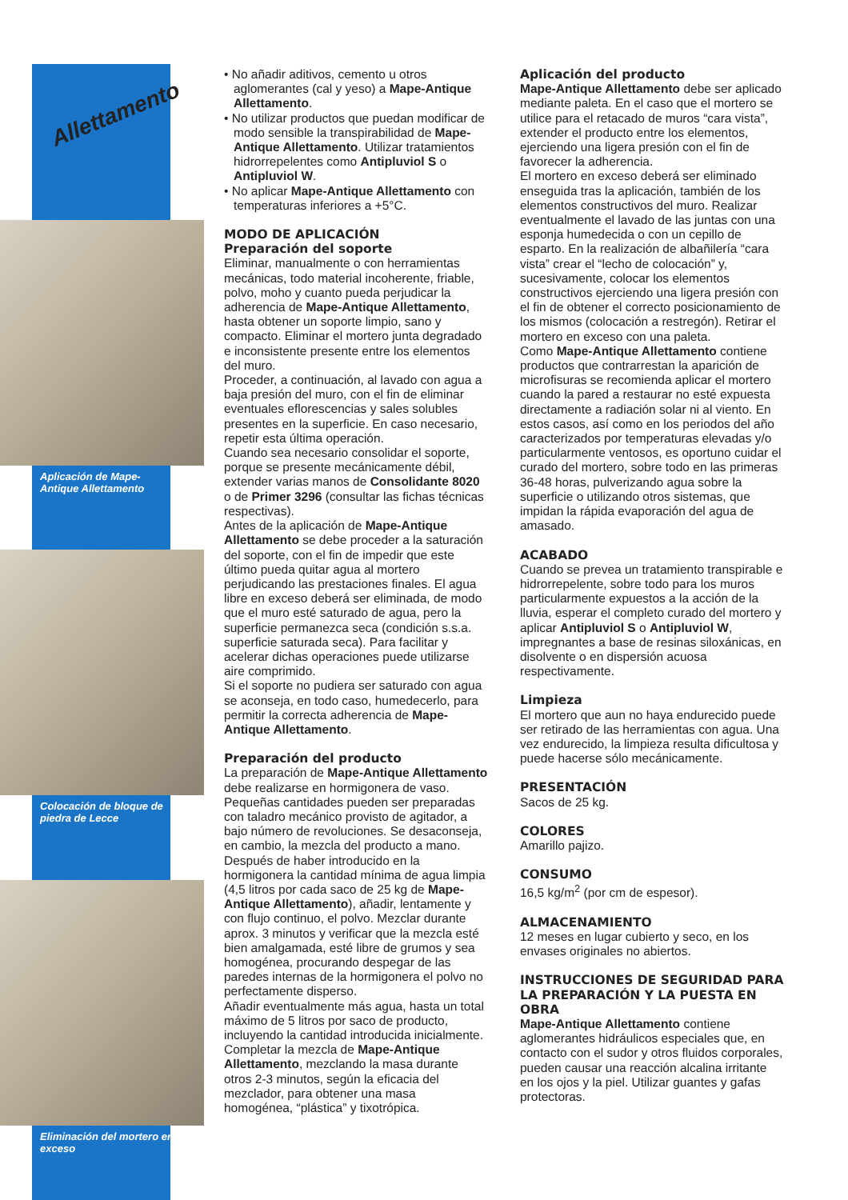Allettamento
Aplicación de Mape-Antique Allettamento
Colocación de bloque de piedra de Lecce
Eliminación del mortero en exceso
• No añadir aditivos, cemento u otros aglomerantes (cal y yeso) a Mape-Antique Allettamento.
• No utilizar productos que puedan modificar de modo sensible la transpirabilidad de Mape-Antique Allettamento. Utilizar tratamientos hidrorrepelentes como Antipluviol S o Antipluviol W.
• No aplicar Mape-Antique Allettamento con temperaturas inferiores a +5°C.
MODO DE APLICACIÓN
Preparación del soporte
Eliminar, manualmente o con herramientas mecánicas, todo material incoherente, friable, polvo, moho y cuanto pueda perjudicar la adherencia de Mape-Antique Allettamento, hasta obtener un soporte limpio, sano y compacto. Eliminar el mortero junta degradado e inconsistente presente entre los elementos del muro.
Proceder, a continuación, al lavado con agua a baja presión del muro, con el fin de eliminar eventuales eflorescencias y sales solubles presentes en la superficie. En caso necesario, repetir esta última operación.
Cuando sea necesario consolidar el soporte, porque se presente mecánicamente débil, extender varias manos de Consolidante 8020 o de Primer 3296 (consultar las fichas técnicas respectivas).
Antes de la aplicación de Mape-Antique Allettamento se debe proceder a la saturación del soporte, con el fin de impedir que este último pueda quitar agua al mortero perjudicando las prestaciones finales. El agua libre en exceso deberá ser eliminada, de modo que el muro esté saturado de agua, pero la superficie permanezca seca (condición s.s.a. superficie saturada seca). Para facilitar y acelerar dichas operaciones puede utilizarse aire comprimido.
Si el soporte no pudiera ser saturado con agua se aconseja, en todo caso, humedecerlo, para permitir la correcta adherencia de Mape-Antique Allettamento.
Preparación del producto
La preparación de Mape-Antique Allettamento debe realizarse en hormigonera de vaso. Pequeñas cantidades pueden ser preparadas con taladro mecánico provisto de agitador, a bajo número de revoluciones. Se desaconseja, en cambio, la mezcla del producto a mano.
Después de haber introducido en la hormigonera la cantidad mínima de agua limpia (4,5 litros por cada saco de 25 kg de Mape-Antique Allettamento), añadir, lentamente y con flujo continuo, el polvo. Mezclar durante aprox. 3 minutos y verificar que la mezcla esté bien amalgamada, esté libre de grumos y sea homogénea, procurando despegar de las paredes internas de la hormigonera el polvo no perfectamente disperso.
Añadir eventualmente más agua, hasta un total máximo de 5 litros por saco de producto, incluyendo la cantidad introducida inicialmente. Completar la mezcla de Mape-Antique Allettamento, mezclando la masa durante otros 2-3 minutos, según la eficacia del mezclador, para obtener una masa homogénea, “plástica” y tixotrópica.
Aplicación del producto
Mape-Antique Allettamento debe ser aplicado mediante paleta. En el caso que el mortero se utilice para el retacado de muros “cara vista”, extender el producto entre los elementos, ejerciendo una ligera presión con el fin de favorecer la adherencia.
El mortero en exceso deberá ser eliminado enseguida tras la aplicación, también de los elementos constructivos del muro. Realizar eventualmente el lavado de las juntas con una esponja humedecida o con un cepillo de esparto. En la realización de albañilería “cara vista” crear el “lecho de colocación” y, sucesivamente, colocar los elementos constructivos ejerciendo una ligera presión con el fin de obtener el correcto posicionamiento de los mismos (colocación a restregón). Retirar el mortero en exceso con una paleta.
Como Mape-Antique Allettamento contiene productos que contrarrestan la aparición de microfisuras se recomienda aplicar el mortero cuando la pared a restaurar no esté expuesta directamente a radiación solar ni al viento. En estos casos, así como en los periodos del año caracterizados por temperaturas elevadas y/o particularmente ventosos, es oportuno cuidar el curado del mortero, sobre todo en las primeras 36-48 horas, pulverizando agua sobre la superficie o utilizando otros sistemas, que impidan la rápida evaporación del agua de amasado.
ACABADO
Cuando se prevea un tratamiento transpirable e hidrorrepelente, sobre todo para los muros particularmente expuestos a la acción de la lluvia, esperar el completo curado del mortero y aplicar Antipluviol S o Antipluviol W, impregnantes a base de resinas siloxánicas, en disolvente o en dispersión acuosa respectivamente.
Limpieza
El mortero que aun no haya endurecido puede ser retirado de las herramientas con agua. Una vez endurecido, la limpieza resulta dificultosa y puede hacerse sólo mecánicamente.
PRESENTACIÓN
Sacos de 25 kg.
COLORES
Amarillo pajizo.
CONSUMO
16,5 kg/m<sup>2</sup> (por cm de espesor).
ALMACENAMIENTO
12 meses en lugar cubierto y seco, en los envases originales no abiertos.
INSTRUCCIONES DE SEGURIDAD PARA LA PREPARACIÓN Y LA PUESTA EN OBRA
Mape-Antique Allettamento contiene aglomerantes hidráulicos especiales que, en contacto con el sudor y otros fluidos corporales, pueden causar una reacción alcalina irritante en los ojos y la piel. Utilizar guantes y gafas protectoras.